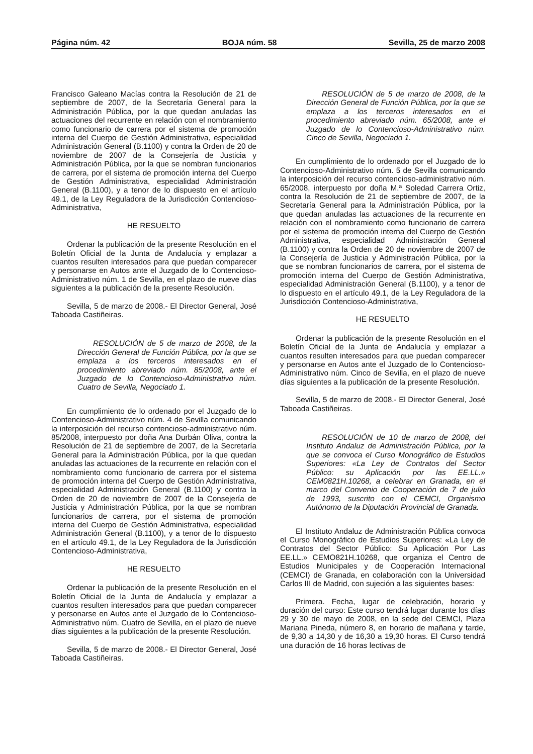Página núm. 42 BOJA núm. 58 Sevilla, 25 de marzo 2008
Francisco Galeano Macías contra la Resolución de 21 de septiembre de 2007, de la Secretaría General para la Administración Pública, por la que quedan anuladas las actuaciones del recurrente en relación con el nombramiento como funcionario de carrera por el sistema de promoción interna del Cuerpo de Gestión Administrativa, especialidad Administración General (B.1100) y contra la Orden de 20 de noviembre de 2007 de la Consejería de Justicia y Administración Pública, por la que se nombran funcionarios de carrera, por el sistema de promoción interna del Cuerpo de Gestión Administrativa, especialidad Administración General (B.1100), y a tenor de lo dispuesto en el artículo 49.1, de la Ley Reguladora de la Jurisdicción Contencioso-Administrativa,
HE RESUELTO
Ordenar la publicación de la presente Resolución en el Boletín Oficial de la Junta de Andalucía y emplazar a cuantos resulten interesados para que puedan comparecer y personarse en Autos ante el Juzgado de lo Contencioso-Administrativo núm. 1 de Sevilla, en el plazo de nueve días siguientes a la publicación de la presente Resolución.
Sevilla, 5 de marzo de 2008.- El Director General, José Taboada Castiñeiras.
RESOLUCIÓN de 5 de marzo de 2008, de la Dirección General de Función Pública, por la que se emplaza a los terceros interesados en el procedimiento abreviado núm. 85/2008, ante el Juzgado de lo Contencioso-Administrativo núm. Cuatro de Sevilla, Negociado 1.
En cumplimiento de lo ordenado por el Juzgado de lo Contencioso-Administrativo núm. 4 de Sevilla comunicando la interposición del recurso contencioso-administrativo núm. 85/2008, interpuesto por doña Ana Durbán Oliva, contra la Resolución de 21 de septiembre de 2007, de la Secretaría General para la Administración Pública, por la que quedan anuladas las actuaciones de la recurrente en relación con el nombramiento como funcionario de carrera por el sistema de promoción interna del Cuerpo de Gestión Administrativa, especialidad Administración General (B.1100) y contra la Orden de 20 de noviembre de 2007 de la Consejería de Justicia y Administración Pública, por la que se nombran funcionarios de carrera, por el sistema de promoción interna del Cuerpo de Gestión Administrativa, especialidad Administración General (B.1100), y a tenor de lo dispuesto en el artículo 49.1, de la Ley Reguladora de la Jurisdicción Contencioso-Administrativa,
HE RESUELTO
Ordenar la publicación de la presente Resolución en el Boletín Oficial de la Junta de Andalucía y emplazar a cuantos resulten interesados para que puedan comparecer y personarse en Autos ante el Juzgado de lo Contencioso-Administrativo núm. Cuatro de Sevilla, en el plazo de nueve días siguientes a la publicación de la presente Resolución.
Sevilla, 5 de marzo de 2008.- El Director General, José Taboada Castiñeiras.
RESOLUCIÓN de 5 de marzo de 2008, de la Dirección General de Función Pública, por la que se emplaza a los terceros interesados en el procedimiento abreviado núm. 65/2008, ante el Juzgado de lo Contencioso-Administrativo núm. Cinco de Sevilla, Negociado 1.
En cumplimiento de lo ordenado por el Juzgado de lo Contencioso-Administrativo núm. 5 de Sevilla comunicando la interposición del recurso contencioso-administrativo núm. 65/2008, interpuesto por doña M.ª Soledad Carrera Ortiz, contra la Resolución de 21 de septiembre de 2007, de la Secretaría General para la Administración Pública, por la que quedan anuladas las actuaciones de la recurrente en relación con el nombramiento como funcionario de carrera por el sistema de promoción interna del Cuerpo de Gestión Administrativa, especialidad Administración General (B.1100) y contra la Orden de 20 de noviembre de 2007 de la Consejería de Justicia y Administración Pública, por la que se nombran funcionarios de carrera, por el sistema de promoción interna del Cuerpo de Gestión Administrativa, especialidad Administración General (B.1100), y a tenor de lo dispuesto en el artículo 49.1, de la Ley Reguladora de la Jurisdicción Contencioso-Administrativa,
HE RESUELTO
Ordenar la publicación de la presente Resolución en el Boletín Oficial de la Junta de Andalucía y emplazar a cuantos resulten interesados para que puedan comparecer y personarse en Autos ante el Juzgado de lo Contencioso-Administrativo núm. Cinco de Sevilla, en el plazo de nueve días siguientes a la publicación de la presente Resolución.
Sevilla, 5 de marzo de 2008.- El Director General, José Taboada Castiñeiras.
RESOLUCIÓN de 10 de marzo de 2008, del Instituto Andaluz de Administración Pública, por la que se convoca el Curso Monográfico de Estudios Superiores: «La Ley de Contratos del Sector Público: su Aplicación por las EE.LL.» CEM0821H.10268, a celebrar en Granada, en el marco del Convenio de Cooperación de 7 de julio de 1993, suscrito con el CEMCI, Organismo Autónomo de la Diputación Provincial de Granada.
El Instituto Andaluz de Administración Pública convoca el Curso Monográfico de Estudios Superiores: «La Ley de Contratos del Sector Público: Su Aplicación Por Las EE.LL.» CEMO821H.10268, que organiza el Centro de Estudios Municipales y de Cooperación Internacional (CEMCI) de Granada, en colaboración con la Universidad Carlos III de Madrid, con sujeción a las siguientes bases:
Primera. Fecha, lugar de celebración, horario y duración del curso: Este curso tendrá lugar durante los días 29 y 30 de mayo de 2008, en la sede del CEMCI, Plaza Mariana Pineda, número 8, en horario de mañana y tarde, de 9,30 a 14,30 y de 16,30 a 19,30 horas. El Curso tendrá una duración de 16 horas lectivas de